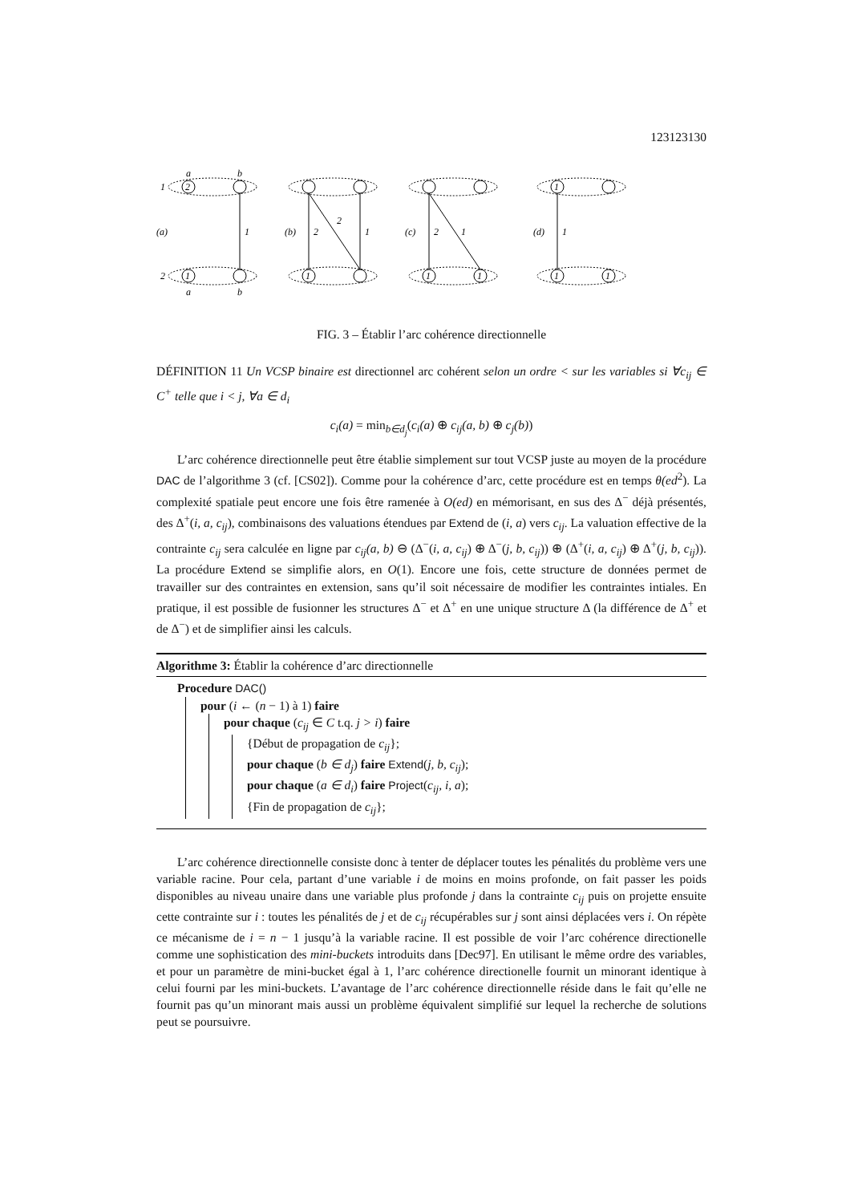123123130
1
2
(a)
(b)
(c)
(d)
2
1
1
2
2
1
2
1
1
1
1
1
1
1
1
a
b
a
b
FIG. 3 – Établir l’arc cohérence directionnelle
DÉFINITION 11 Un VCSP binaire est directionnel arc cohérent selon un ordre < sur les variables si ∀c<sub>ij</sub> ∈ C<sup>+</sup> telle que i < j, ∀a ∈ d<sub>i</sub>
c<sub>i</sub>(a) = min<sub>b∈d<sub>j</sub></sub>(c<sub>i</sub>(a) ⊕ c<sub>ij</sub>(a, b) ⊕ c<sub>j</sub>(b))
L’arc cohérence directionnelle peut être établie simplement sur tout VCSP juste au moyen de la procédure DAC de l’algorithme 3 (cf. [CS02]). Comme pour la cohérence d’arc, cette procédure est en temps θ(ed<sup>2</sup>). La complexité spatiale peut encore une fois être ramenée à O(ed) en mémorisant, en sus des Δ<sup>−</sup> déjà présentés, des Δ<sup>+</sup>(i, a, c<sub>ij</sub>), combinaisons des valuations étendues par Extend de (i, a) vers c<sub>ij</sub>. La valuation effective de la contrainte c<sub>ij</sub> sera calculée en ligne par c<sub>ij</sub>(a, b) ⊖ (Δ<sup>−</sup>(i, a, c<sub>ij</sub>) ⊕ Δ<sup>−</sup>(j, b, c<sub>ij</sub>)) ⊕ (Δ<sup>+</sup>(i, a, c<sub>ij</sub>) ⊕ Δ<sup>+</sup>(j, b, c<sub>ij</sub>)). La procédure Extend se simplifie alors, en O(1). Encore une fois, cette structure de données permet de travailler sur des contraintes en extension, sans qu’il soit nécessaire de modifier les contraintes intiales. En pratique, il est possible de fusionner les structures Δ<sup>−</sup> et Δ<sup>+</sup> en une unique structure Δ (la différence de Δ<sup>+</sup> et de Δ<sup>−</sup>) et de simplifier ainsi les calculs.
Algorithme 3: Établir la cohérence d’arc directionnelle
Procedure DAC()
pour (i ← (n − 1) à 1) faire
pour chaque (c<sub>ij</sub> ∈ C t.q. j > i) faire
{Début de propagation de c<sub>ij</sub>};
pour chaque (b ∈ d<sub>j</sub>) faire Extend(j, b, c<sub>ij</sub>);
pour chaque (a ∈ d<sub>i</sub>) faire Project(c<sub>ij</sub>, i, a);
{Fin de propagation de c<sub>ij</sub>};
L’arc cohérence directionnelle consiste donc à tenter de déplacer toutes les pénalités du problème vers une variable racine. Pour cela, partant d’une variable i de moins en moins profonde, on fait passer les poids disponibles au niveau unaire dans une variable plus profonde j dans la contrainte c<sub>ij</sub> puis on projette ensuite cette contrainte sur i : toutes les pénalités de j et de c<sub>ij</sub> récupérables sur j sont ainsi déplacées vers i. On répète ce mécanisme de i = n − 1 jusqu’à la variable racine. Il est possible de voir l’arc cohérence directionelle comme une sophistication des mini-buckets introduits dans [Dec97]. En utilisant le même ordre des variables, et pour un paramètre de mini-bucket égal à 1, l’arc cohérence directionelle fournit un minorant identique à celui fourni par les mini-buckets. L’avantage de l’arc cohérence directionnelle réside dans le fait qu’elle ne fournit pas qu’un minorant mais aussi un problème équivalent simplifié sur lequel la recherche de solutions peut se poursuivre.